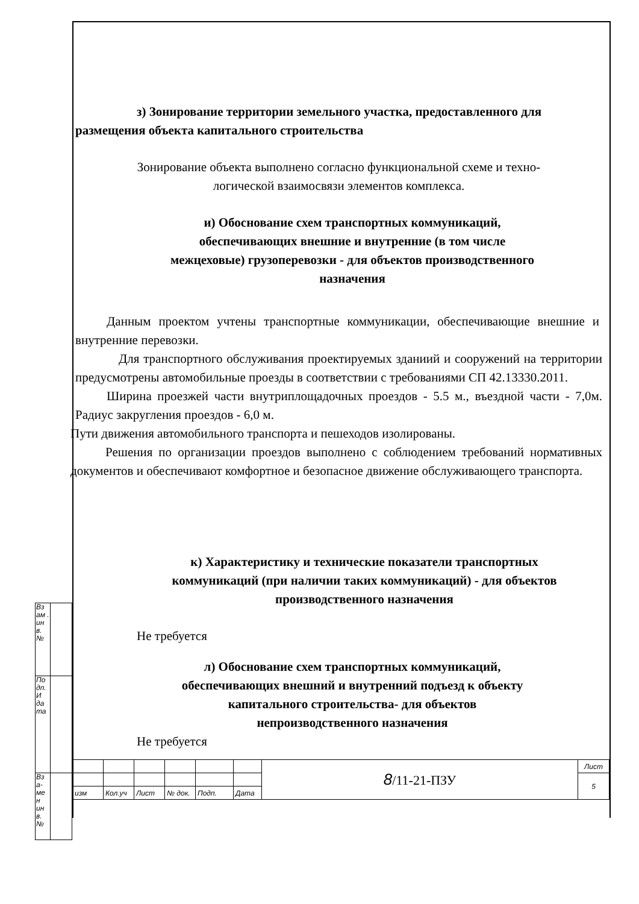з) Зонирование территории земельного участка, предоставленного для размещения объекта капитального строительства
Зонирование объекта выполнено согласно функциональной схеме и техно-
логической взаимосвязи элементов комплекса.
и) Обоснование схем транспортных коммуникаций, обеспечивающих внешние и внутренние (в том числе межцеховые) грузоперевозки - для объектов производственного назначения
Данным проектом учтены транспортные коммуникации, обеспечивающие внешние и внутренние перевозки.
Для транспортного обслуживания проектируемых зданиий и сооружений на территории предусмотрены автомобильные проезды в соответствии с требованиями СП 42.13330.2011.
Ширина проезжей части внутриплощадочных проездов - 5.5 м., въездной части - 7,0м. Радиус закругления проездов - 6,0 м.
Пути движения автомобильного транспорта и пешеходов изолированы.
Решения по организации проездов выполнено с соблюдением требований нормативных документов и обеспечивают комфортное и безопасное движение обслуживающего транспорта.
к) Характеристику и технические показатели транспортных коммуникаций (при наличии таких коммуникаций) - для объектов производственного назначения
Не требуется
л) Обоснование схем транспортных коммуникаций, обеспечивающих внешний и внутренний подъезд к объекту капитального строительства- для объектов непроизводственного назначения
Не требуется
| Вз ам . ин в. № | |
| По дп. И да та | |
| Вз а-ме н ин в. № | |
| | | | | | | 8 /11-21-ПЗУ | Лист |
| | | | | | | | 5 |
| изм | Кол.уч | Лист | № док. | Подп. | Дата | | |